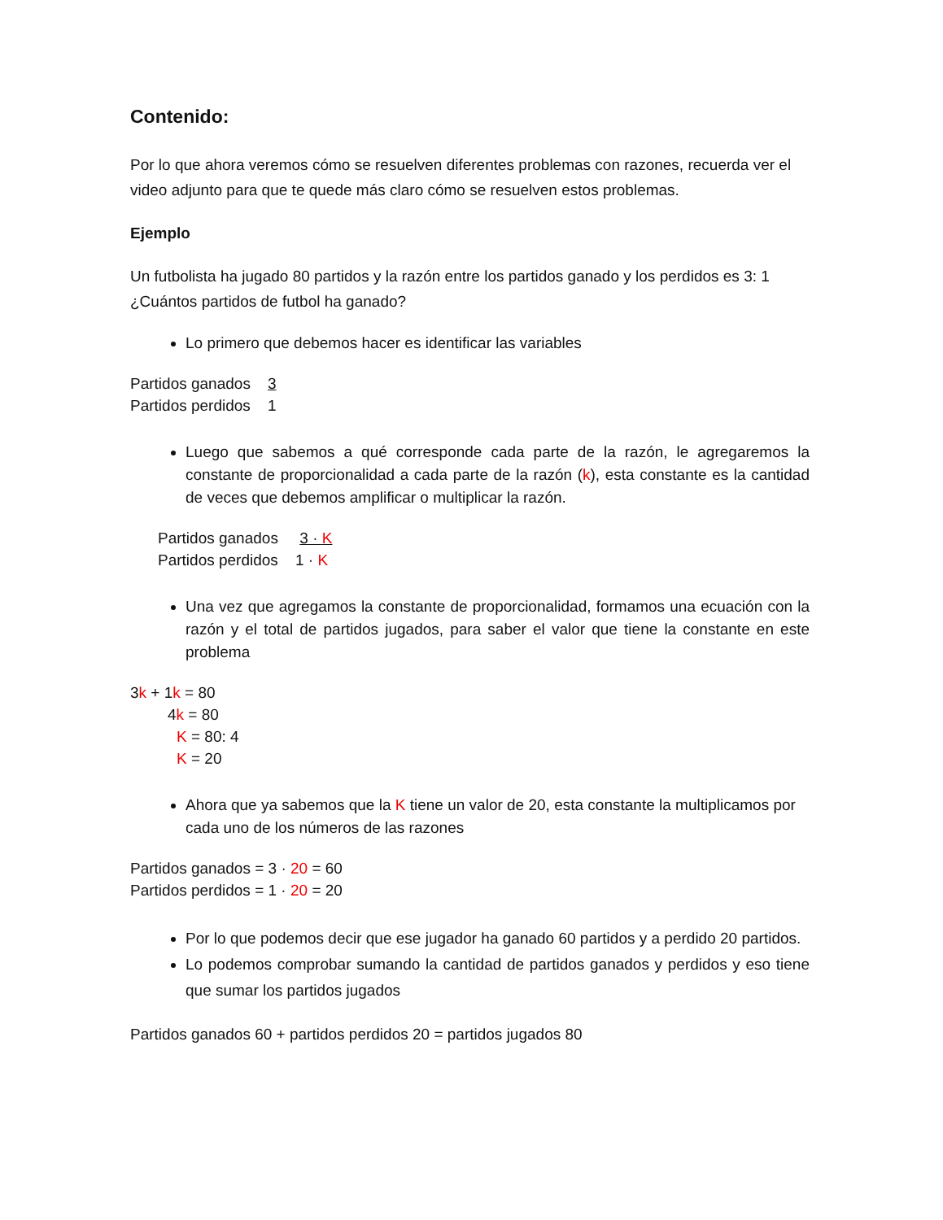Contenido:
Por lo que ahora veremos cómo se resuelven diferentes problemas con razones, recuerda ver el video adjunto para que te quede más claro cómo se resuelven estos problemas.
Ejemplo
Un futbolista ha jugado 80 partidos y la razón entre los partidos ganado y los perdidos es 3: 1 ¿Cuántos partidos de futbol ha ganado?
Lo primero que debemos hacer es identificar las variables
Partidos ganados 3
Partidos perdidos 1
Luego que sabemos a qué corresponde cada parte de la razón, le agregaremos la constante de proporcionalidad a cada parte de la razón (k), esta constante es la cantidad de veces que debemos amplificar o multiplicar la razón.
Partidos ganados 3 · K
Partidos perdidos 1 · K
Una vez que agregamos la constante de proporcionalidad, formamos una ecuación con la razón y el total de partidos jugados, para saber el valor que tiene la constante en este problema
3k + 1k = 80
4k = 80
K = 80: 4
K = 20
Ahora que ya sabemos que la K tiene un valor de 20, esta constante la multiplicamos por cada uno de los números de las razones
Partidos ganados = 3 · 20 = 60
Partidos perdidos = 1 · 20 = 20
Por lo que podemos decir que ese jugador ha ganado 60 partidos y a perdido 20 partidos.
Lo podemos comprobar sumando la cantidad de partidos ganados y perdidos y eso tiene que sumar los partidos jugados
Partidos ganados 60 + partidos perdidos 20 = partidos jugados 80